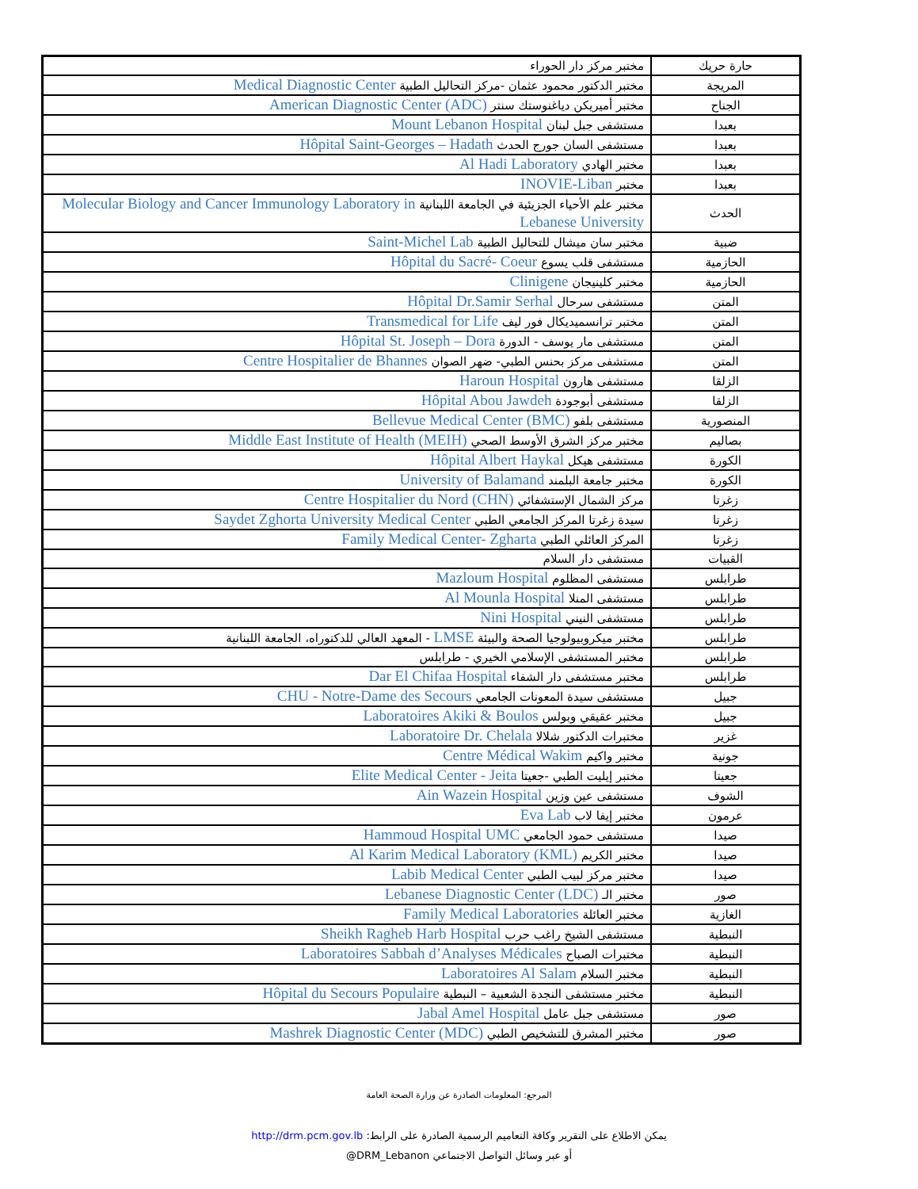| حارة حريك | مختبر مركز دار الحوراء |
| المريجة | مختبر الدكتور محمود عثمان -مركز التحاليل الطبية Medical Diagnostic Center |
| الجناح | مختبر أميريكن دياغنوستك سنتر American Diagnostic Center (ADC) |
| بعبدا | مستشفى جبل لبنان Mount Lebanon Hospital |
| بعبدا | مستشفى السان جورج الحدث Hôpital Saint-Georges – Hadath |
| بعبدا | مختبر الهادي Al Hadi Laboratory |
| بعبدا | مختبر INOVIE-Liban |
| الحدث | مختبر علم الأحياء الجزيئية في الجامعة اللبنانية Molecular Biology and Cancer Immunology Laboratory in Lebanese University |
| ضبية | مختبر سان ميشال للتحاليل الطبية Saint-Michel Lab |
| الحازمية | مستشفى قلب يسوع Hôpital du Sacré- Coeur |
| الحازمية | مختبر كلينيجان Clinigene |
| المتن | مستشفى سرحال Hôpital Dr.Samir Serhal |
| المتن | مختبر ترانسميديكال فور ليف Transmedical for Life |
| المتن | مستشفى مار يوسف - الدورة Hôpital St. Joseph – Dora |
| المتن | مستشفى مركز بحنس الطبي- ضهر الصوان Centre Hospitalier de Bhannes |
| الزلقا | مستشفى هارون Haroun Hospital |
| الزلقا | مستشفى أبوجودة Hôpital Abou Jawdeh |
| المنصورية | مستشفى بلفو Bellevue Medical Center (BMC) |
| بصاليم | مختبر مركز الشرق الأوسط الصحي Middle East Institute of Health (MEIH) |
| الكورة | مستشفى هيكل Hôpital Albert Haykal |
| الكورة | مختبر جامعة البلمند University of Balamand |
| زغرتا | مركز الشمال الإستشفائي Centre Hospitalier du Nord (CHN) |
| زغرتا | سيدة زغرتا المركز الجامعي الطبي Saydet Zghorta University Medical Center |
| زغرتا | المركز العائلي الطبي Family Medical Center- Zgharta |
| القبيات | مستشفى دار السلام |
| طرابلس | مستشفى المظلوم Mazloum Hospital |
| طرابلس | مستشفى المنلا Al Mounla Hospital |
| طرابلس | مستشفى النيني Nini Hospital |
| طرابلس | مختبر ميكروبيولوجيا الصحة والبيئة LMSE - المعهد العالي للدكتوراه، الجامعة اللبنانية |
| طرابلس | مختبر المستشفى الإسلامي الخيري - طرابلس |
| طرابلس | مختبر مستشفى دار الشفاء Dar El Chifaa Hospital |
| جبيل | مستشفى سيدة المعونات الجامعي CHU - Notre-Dame des Secours |
| جبيل | مختبر عقيقي وبولس Laboratoires Akiki & Boulos |
| غزير | مختبرات الدكتور شلالا Laboratoire Dr. Chelala |
| جونية | مختبر واكيم Centre Médical Wakim |
| جعيتا | مختبر إيليت الطبي -جعيتا Elite Medical Center - Jeita |
| الشوف | مستشفى عين وزين Ain Wazein Hospital |
| عرمون | مختبر إيفا لاب Eva Lab |
| صيدا | مستشفى حمود الجامعي Hammoud Hospital UMC |
| صيدا | مختبر الكريم Al Karim Medical Laboratory (KML) |
| صيدا | مختبر مركز لبيب الطبي Labib Medical Center |
| صور | مختبر الـ Lebanese Diagnostic Center (LDC) |
| الغازية | مختبر العائلة Family Medical Laboratories |
| النبطية | مستشفى الشيخ راغب حرب Sheikh Ragheb Harb Hospital |
| النبطية | مختبرات الصباح Laboratoires Sabbah d’Analyses Médicales |
| النبطية | مختبر السلام Laboratoires Al Salam |
| النبطية | مختبر مستشفى النجدة الشعبية – النبطية Hôpital du Secours Populaire |
| صور | مستشفى جبل عامل Jabal Amel Hospital |
| صور | مختبر المشرق للتشخيص الطبي Mashrek Diagnostic Center (MDC) |
المرجع: المعلومات الصادرة عن وزارة الصحة العامة
يمكن الاطلاع على التقرير وكافة التعاميم الرسمية الصادرة على الرابط: http://drm.pcm.gov.lb
أو عبر وسائل التواصل الاجتماعي DRM_Lebanon@